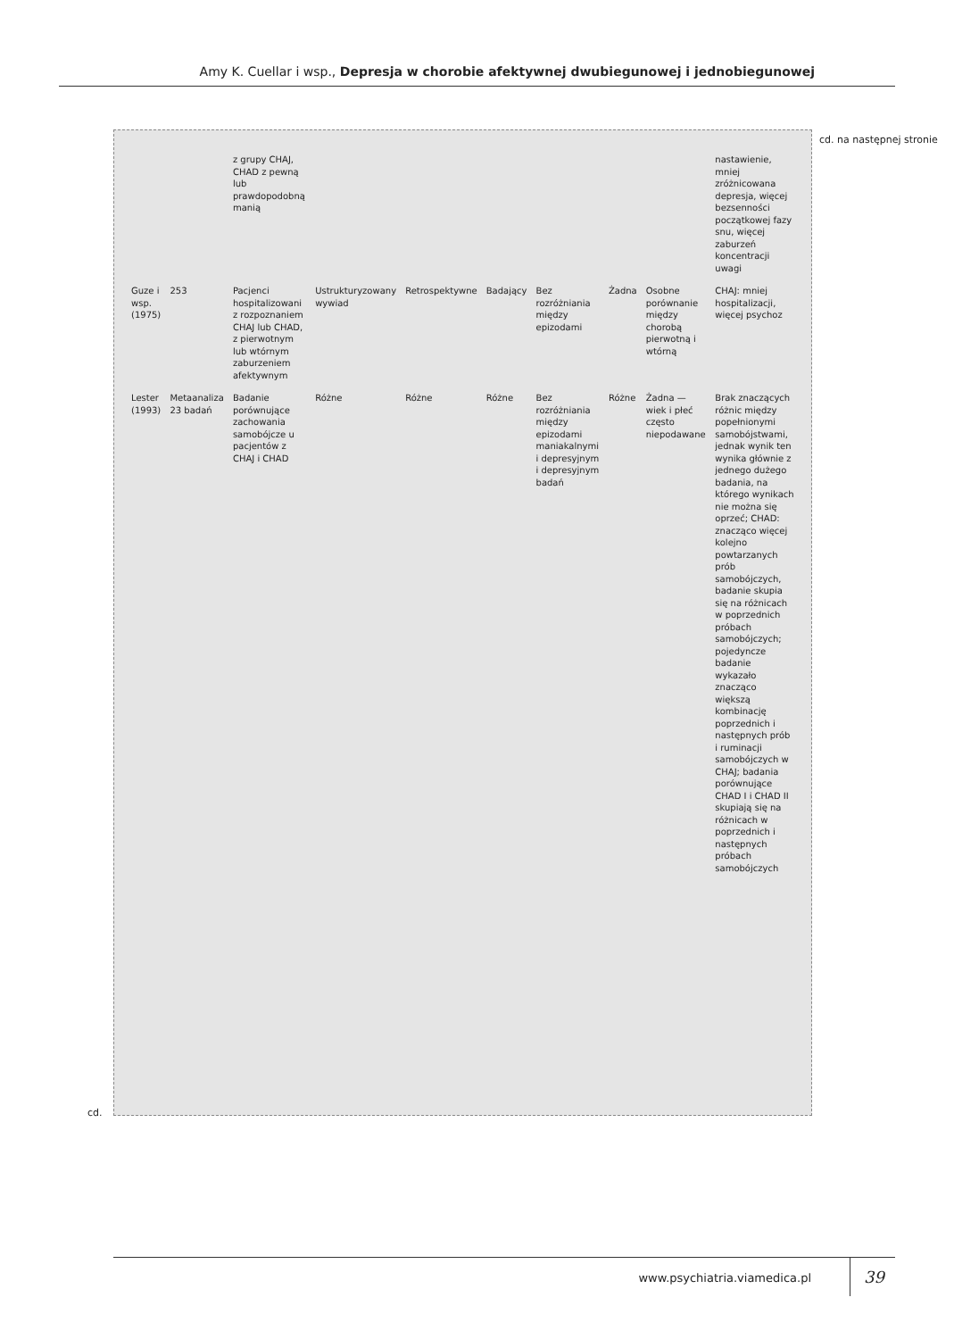Amy K. Cuellar i wsp., Depresja w chorobie afektywnej dwubiegunowej i jednobiegunowej
| | | z grupy CHAJ, CHAD z pewną lub prawdopodobną manią | | | | | | | nastawienie, mniej zróżnicowana depresja, więcej bezsenności początkowej fazy snu, więcej zaburzeń koncentracji uwagi |
| Guze i wsp. (1975) | 253 | Pacjenci hospitalizowani z rozpoznaniem CHAJ lub CHAD, z pierwotnym lub wtórnym zaburzeniem afektywnym | Ustrukturyzowany wywiad | Retrospektywne | Badający | Bez rozróżniania między epizodami | Żadna | Osobne porównanie między chorobą pierwotną i wtórną | CHAJ: mniej hospitalizacji, więcej psychoz |
| Lester (1993) | Metaanaliza 23 badań | Badanie porównujące zachowania samobójcze u pacjentów z CHAJ i CHAD | Różne | Różne | Różne | Bez rozróżniania między epizodami maniakalnymi i depresyjnym i depresyjnym badań | Różne | Żadna — wiek i płeć często niepodawane | Brak znaczących różnic między popełnionymi samobójstwami, jednak wynik ten wynika głównie z jednego dużego badania, na którego wynikach nie można się oprzeć; CHAD: znacząco więcej kolejno powtarzanych prób samobójczych, badanie skupia się na różnicach w poprzednich próbach samobójczych; pojedyncze badanie wykazało znacząco większą kombinację poprzednich i następnych prób i ruminacji samobójczych w CHAJ; badania porównujące CHAD I i CHAD II skupiają się na różnicach w poprzednich i następnych próbach samobójczych |
cd.
cd. na następnej stronie
www.psychiatria.viamedica.pl 39